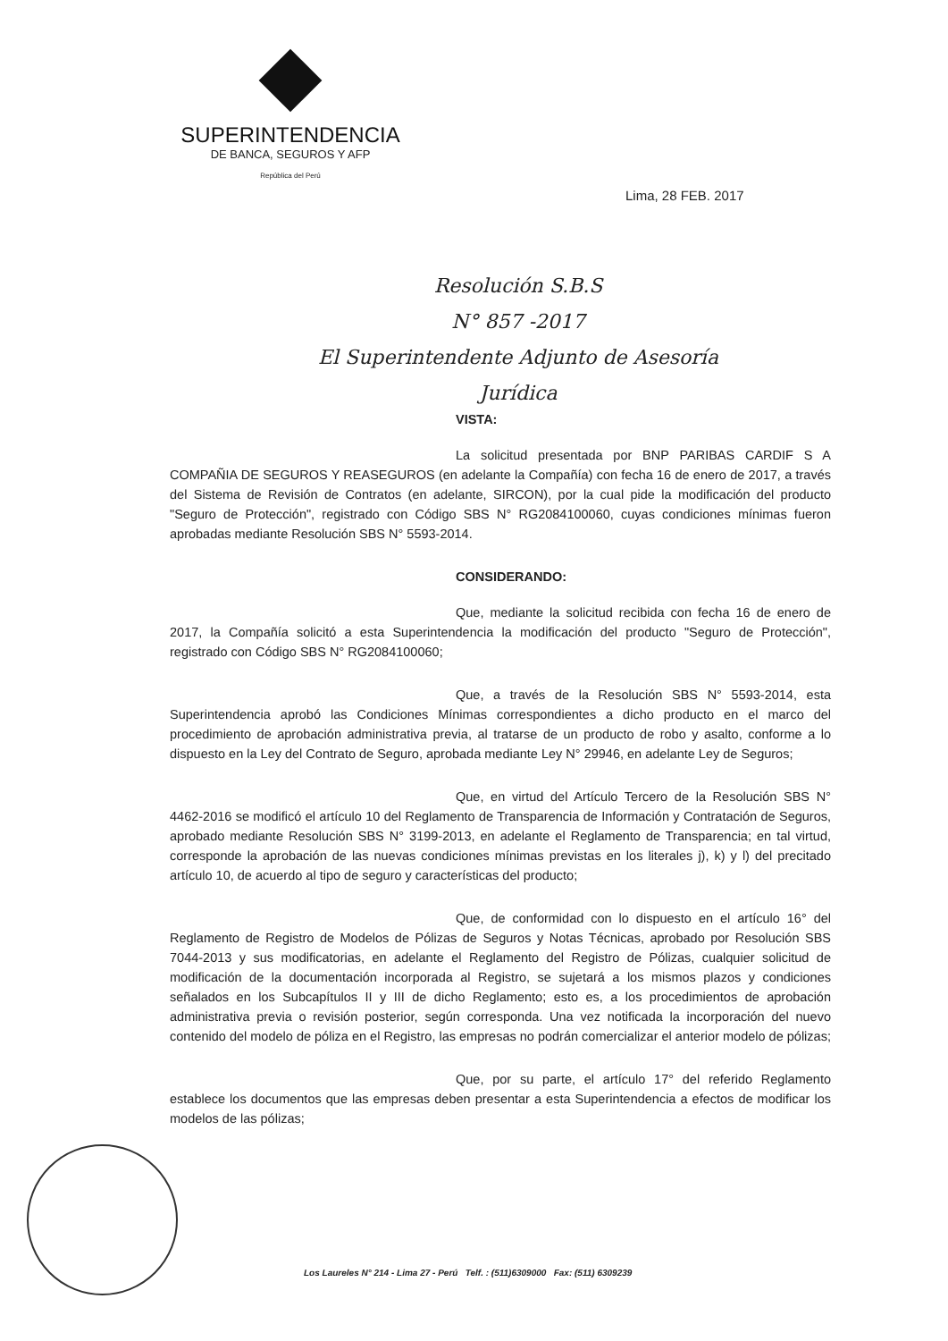SUPERINTENDENCIA
DE BANCA, SEGUROS Y AFP
República del Perú
Lima, 28 FEB. 2017
Resolución S.B.S
N° 857 -2017
El Superintendente Adjunto de Asesoría Jurídica
VISTA:
La solicitud presentada por BNP PARIBAS CARDIF S A COMPAÑIA DE SEGUROS Y REASEGUROS (en adelante la Compañía) con fecha 16 de enero de 2017, a través del Sistema de Revisión de Contratos (en adelante, SIRCON), por la cual pide la modificación del producto "Seguro de Protección", registrado con Código SBS N° RG2084100060, cuyas condiciones mínimas fueron aprobadas mediante Resolución SBS N° 5593-2014.
CONSIDERANDO:
Que, mediante la solicitud recibida con fecha 16 de enero de 2017, la Compañía solicitó a esta Superintendencia la modificación del producto "Seguro de Protección", registrado con Código SBS N° RG2084100060;
Que, a través de la Resolución SBS N° 5593-2014, esta Superintendencia aprobó las Condiciones Mínimas correspondientes a dicho producto en el marco del procedimiento de aprobación administrativa previa, al tratarse de un producto de robo y asalto, conforme a lo dispuesto en la Ley del Contrato de Seguro, aprobada mediante Ley N° 29946, en adelante Ley de Seguros;
Que, en virtud del Artículo Tercero de la Resolución SBS N° 4462-2016 se modificó el artículo 10 del Reglamento de Transparencia de Información y Contratación de Seguros, aprobado mediante Resolución SBS N° 3199-2013, en adelante el Reglamento de Transparencia; en tal virtud, corresponde la aprobación de las nuevas condiciones mínimas previstas en los literales j), k) y l) del precitado artículo 10, de acuerdo al tipo de seguro y características del producto;
Que, de conformidad con lo dispuesto en el artículo 16° del Reglamento de Registro de Modelos de Pólizas de Seguros y Notas Técnicas, aprobado por Resolución SBS 7044-2013 y sus modificatorias, en adelante el Reglamento del Registro de Pólizas, cualquier solicitud de modificación de la documentación incorporada al Registro, se sujetará a los mismos plazos y condiciones señalados en los Subcapítulos II y III de dicho Reglamento; esto es, a los procedimientos de aprobación administrativa previa o revisión posterior, según corresponda. Una vez notificada la incorporación del nuevo contenido del modelo de póliza en el Registro, las empresas no podrán comercializar el anterior modelo de pólizas;
Que, por su parte, el artículo 17° del referido Reglamento establece los documentos que las empresas deben presentar a esta Superintendencia a efectos de modificar los modelos de las pólizas;
Los Laureles N° 214 - Lima 27 - Perú Telf. : (511)6309000 Fax: (511) 6309239